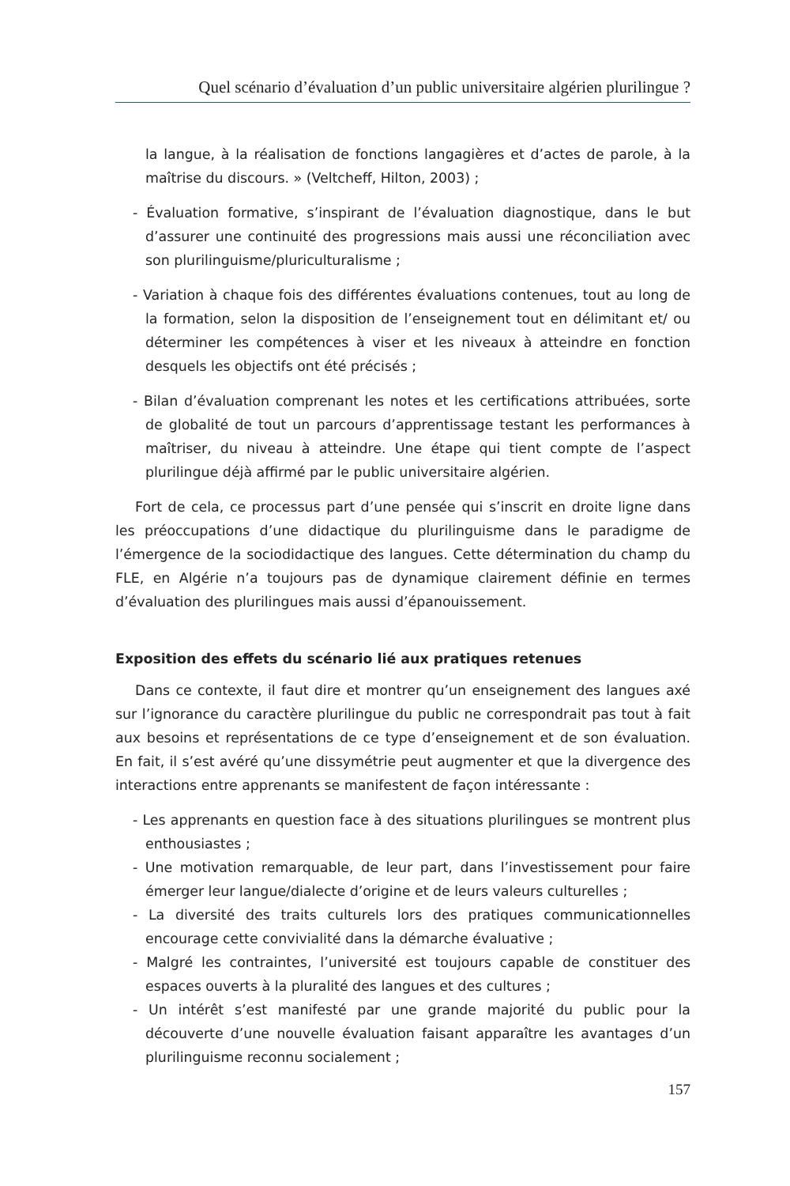Quel scénario d’évaluation d’un public universitaire algérien plurilingue ?
la langue, à la réalisation de fonctions langagières et d’actes de parole, à la maîtrise du discours. » (Veltcheff, Hilton, 2003) ;
- Évaluation formative, s’inspirant de l’évaluation diagnostique, dans le but d’assurer une continuité des progressions mais aussi une réconciliation avec son plurilinguisme/pluriculturalisme ;
- Variation à chaque fois des différentes évaluations contenues, tout au long de la formation, selon la disposition de l’enseignement tout en délimitant et/ ou déterminer les compétences à viser et les niveaux à atteindre en fonction desquels les objectifs ont été précisés ;
- Bilan d’évaluation comprenant les notes et les certifications attribuées, sorte de globalité de tout un parcours d’apprentissage testant les performances à maîtriser, du niveau à atteindre. Une étape qui tient compte de l’aspect plurilingue déjà affirmé par le public universitaire algérien.
Fort de cela, ce processus part d’une pensée qui s’inscrit en droite ligne dans les préoccupations d’une didactique du plurilinguisme dans le paradigme de l’émergence de la sociodidactique des langues. Cette détermination du champ du FLE, en Algérie n’a toujours pas de dynamique clairement définie en termes d’évaluation des plurilingues mais aussi d’épanouissement.
Exposition des effets du scénario lié aux pratiques retenues
Dans ce contexte, il faut dire et montrer qu’un enseignement des langues axé sur l’ignorance du caractère plurilingue du public ne correspondrait pas tout à fait aux besoins et représentations de ce type d’enseignement et de son évaluation. En fait, il s’est avéré qu’une dissymétrie peut augmenter et que la divergence des interactions entre apprenants se manifestent de façon intéressante :
- Les apprenants en question face à des situations plurilingues se montrent plus enthousiastes ;
- Une motivation remarquable, de leur part, dans l’investissement pour faire émerger leur langue/dialecte d’origine et de leurs valeurs culturelles ;
- La diversité des traits culturels lors des pratiques communicationnelles encourage cette convivialité dans la démarche évaluative ;
- Malgré les contraintes, l’université est toujours capable de constituer des espaces ouverts à la pluralité des langues et des cultures ;
- Un intérêt s’est manifesté par une grande majorité du public pour la découverte d’une nouvelle évaluation faisant apparaître les avantages d’un plurilinguisme reconnu socialement ;
157